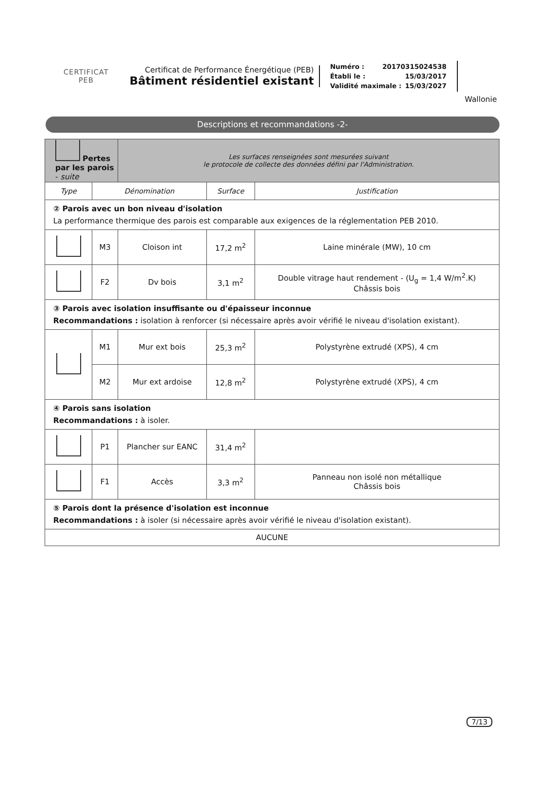CERTIFICAT
PEB
Certificat de Performance Énergétique (PEB)
Bâtiment résidentiel existant
Numéro : 20170315024538
Établi le : 15/03/2017
Validité maximale : 15/03/2027
Wallonie
Descriptions et recommandations -2-
| Pertes par les parois - suite | | Les surfaces renseignées sont mesurées suivant le protocole de collecte des données défini par l'Administration. | | |
| Type | Dénomination | | Surface | Justification |
| ② Parois avec un bon niveau d'isolation La performance thermique des parois est comparable aux exigences de la réglementation PEB 2010. | | | | |
| | M3 | Cloison int | 17,2 m<sup>2</sup> | Laine minérale (MW), 10 cm |
| | F2 | Dv bois | 3,1 m<sup>2</sup> | Double vitrage haut rendement - (U<sub>g</sub> = 1,4 W/m<sup>2</sup>.K) Châssis bois |
| ③ Parois avec isolation insuffisante ou d'épaisseur inconnue Recommandations : isolation à renforcer (si nécessaire après avoir vérifié le niveau d'isolation existant). | | | | |
| | M1 | Mur ext bois | 25,3 m<sup>2</sup> | Polystyrène extrudé (XPS), 4 cm |
| | M2 | Mur ext ardoise | 12,8 m<sup>2</sup> | Polystyrène extrudé (XPS), 4 cm |
| ④ Parois sans isolation Recommandations : à isoler. | | | | |
| | P1 | Plancher sur EANC | 31,4 m<sup>2</sup> | |
| | F1 | Accès | 3,3 m<sup>2</sup> | Panneau non isolé non métallique Châssis bois |
| ⑤ Parois dont la présence d'isolation est inconnue Recommandations : à isoler (si nécessaire après avoir vérifié le niveau d'isolation existant). | | | | |
| AUCUNE | | | | |
7/13